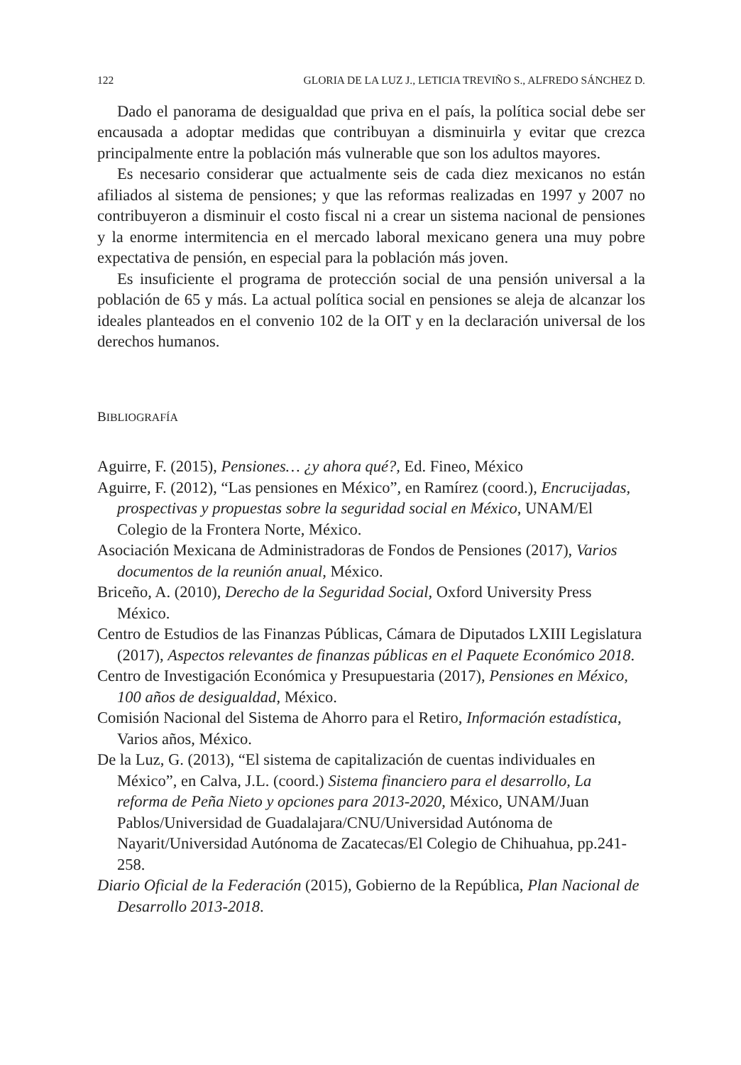122 GLORIA DE LA LUZ J., LETICIA TREVIÑO S., ALFREDO SÁNCHEZ D.
Dado el panorama de desigualdad que priva en el país, la política social debe ser encausada a adoptar medidas que contribuyan a disminuirla y evitar que crezca principalmente entre la población más vulnerable que son los adultos mayores.
Es necesario considerar que actualmente seis de cada diez mexicanos no están afiliados al sistema de pensiones; y que las reformas realizadas en 1997 y 2007 no contribuyeron a disminuir el costo fiscal ni a crear un sistema nacional de pensiones y la enorme intermitencia en el mercado laboral mexicano genera una muy pobre expectativa de pensión, en especial para la población más joven.
Es insuficiente el programa de protección social de una pensión universal a la población de 65 y más. La actual política social en pensiones se aleja de alcanzar los ideales planteados en el convenio 102 de la OIT y en la declaración universal de los derechos humanos.
BIBLIOGRAFÍA
Aguirre, F. (2015), Pensiones… ¿y ahora qué?, Ed. Fineo, México
Aguirre, F. (2012), “Las pensiones en México”, en Ramírez (coord.), Encrucijadas, prospectivas y propuestas sobre la seguridad social en México, UNAM/El Colegio de la Frontera Norte, México.
Asociación Mexicana de Administradoras de Fondos de Pensiones (2017), Varios documentos de la reunión anual, México.
Briceño, A. (2010), Derecho de la Seguridad Social, Oxford University Press México.
Centro de Estudios de las Finanzas Públicas, Cámara de Diputados LXIII Legislatura (2017), Aspectos relevantes de finanzas públicas en el Paquete Económico 2018.
Centro de Investigación Económica y Presupuestaria (2017), Pensiones en México, 100 años de desigualdad, México.
Comisión Nacional del Sistema de Ahorro para el Retiro, Información estadística, Varios años, México.
De la Luz, G. (2013), “El sistema de capitalización de cuentas individuales en México”, en Calva, J.L. (coord.) Sistema financiero para el desarrollo, La reforma de Peña Nieto y opciones para 2013-2020, México, UNAM/Juan Pablos/Universidad de Guadalajara/CNU/Universidad Autónoma de Nayarit/Universidad Autónoma de Zacatecas/El Colegio de Chihuahua, pp.241-258.
Diario Oficial de la Federación (2015), Gobierno de la República, Plan Nacional de Desarrollo 2013-2018.